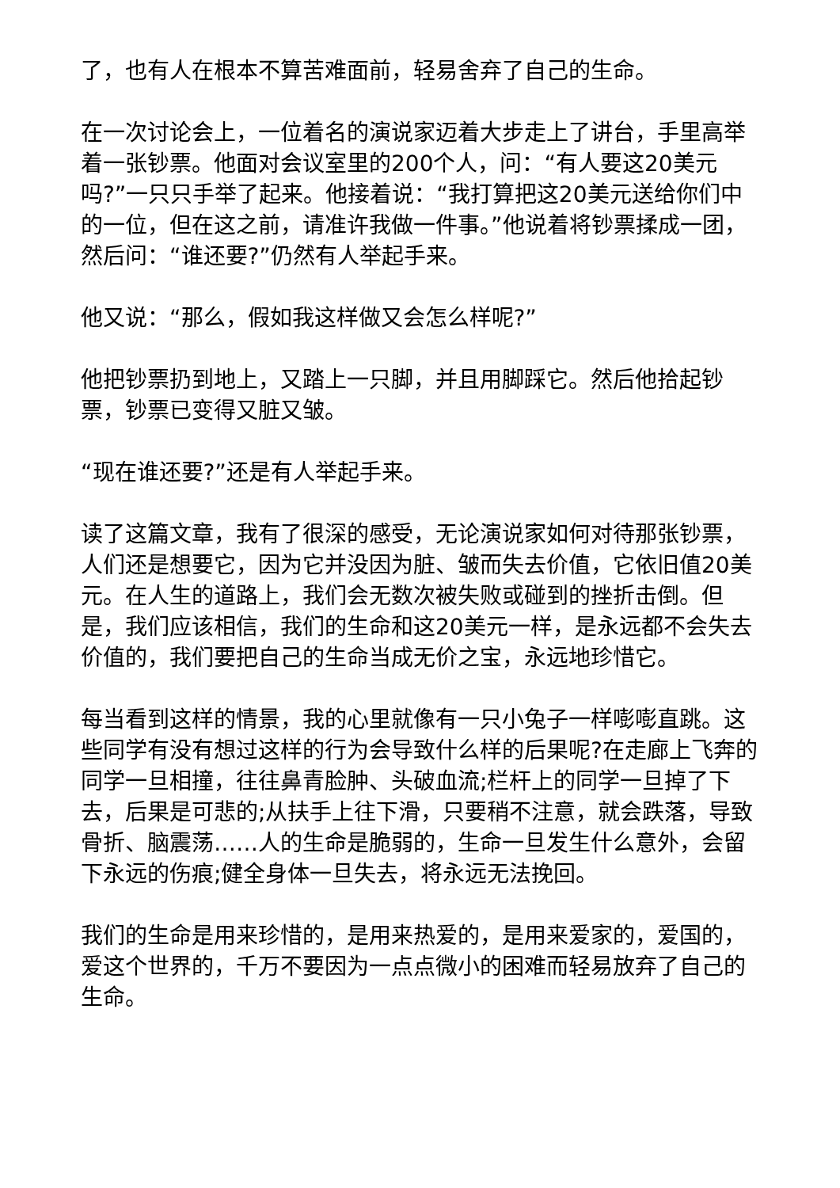了，也有人在根本不算苦难面前，轻易舍弃了自己的生命。
在一次讨论会上，一位着名的演说家迈着大步走上了讲台，手里高举着一张钞票。他面对会议室里的200个人，问：“有人要这20美元吗?”一只只手举了起来。他接着说：“我打算把这20美元送给你们中的一位，但在这之前，请准许我做一件事。”他说着将钞票揉成一团，然后问：“谁还要?”仍然有人举起手来。
他又说：“那么，假如我这样做又会怎么样呢?”
他把钞票扔到地上，又踏上一只脚，并且用脚踩它。然后他拾起钞票，钞票已变得又脏又皱。
“现在谁还要?”还是有人举起手来。
读了这篇文章，我有了很深的感受，无论演说家如何对待那张钞票，人们还是想要它，因为它并没因为脏、皱而失去价值，它依旧值20美元。在人生的道路上，我们会无数次被失败或碰到的挫折击倒。但是，我们应该相信，我们的生命和这20美元一样，是永远都不会失去价值的，我们要把自己的生命当成无价之宝，永远地珍惜它。
每当看到这样的情景，我的心里就像有一只小兔子一样嘭嘭直跳。这些同学有没有想过这样的行为会导致什么样的后果呢?在走廊上飞奔的同学一旦相撞，往往鼻青脸肿、头破血流;栏杆上的同学一旦掉了下去，后果是可悲的;从扶手上往下滑，只要稍不注意，就会跌落，导致骨折、脑震荡……人的生命是脆弱的，生命一旦发生什么意外，会留下永远的伤痕;健全身体一旦失去，将永远无法挽回。
我们的生命是用来珍惜的，是用来热爱的，是用来爱家的，爱国的，爱这个世界的，千万不要因为一点点微小的困难而轻易放弃了自己的生命。